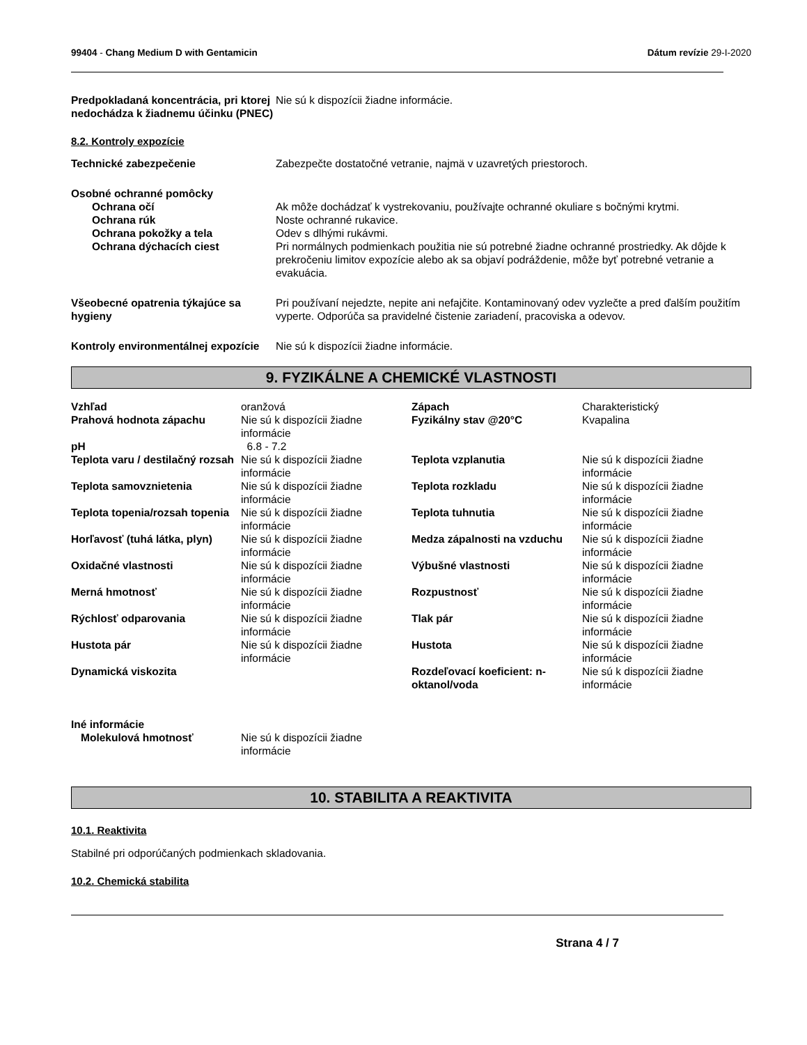99404 - Chang Medium D with Gentamicin
Dátum revízie 29-I-2020
Predpokladaná koncentrácia, pri ktorej nedochádza k žiadnemu účinku (PNEC)
Nie sú k dispozícii žiadne informácie.
8.2. Kontroly expozície
Technické zabezpečenie Zabezpečte dostatočné vetranie, najmä v uzavretých priestoroch.
Osobné ochranné pomôcky
Ochrana očí Ak môže dochádzať k vystrekovaniu, používajte ochranné okuliare s bočnými krytmi.
Ochrana rúk Noste ochranné rukavice.
Ochrana pokožky a tela Odev s dlhými rukávmi.
Ochrana dýchacích ciest Pri normálnych podmienkach použitia nie sú potrebné žiadne ochranné prostriedky. Ak dôjde k prekročeniu limitov expozície alebo ak sa objaví podráždenie, môže byť potrebné vetranie a evakuácia.
Všeobecné opatrenia týkajúce sa hygieny
Pri používaní nejedzte, nepite ani nefajčite. Kontaminovaný odev vyzlečte a pred ďalším použitím vyperte. Odporúča sa pravidelné čistenie zariadení, pracoviska a odevov.
Kontroly environmentálnej expozície
Nie sú k dispozícii žiadne informácie.
9. FYZIKÁLNE A CHEMICKÉ VLASTNOSTI
| Vzhľad | oranžová | Zápach | Charakteristický |
| Prahová hodnota zápachu | Nie sú k dispozícii žiadne informácie | Fyzikálny stav @20°C | Kvapalina |
| pH | 6.8 - 7.2 | | |
| Teplota varu / destilačný rozsah | Nie sú k dispozícii žiadne informácie | Teplota vzplanutia | Nie sú k dispozícii žiadne informácie |
| Teplota samovznietenia | Nie sú k dispozícii žiadne informácie | Teplota rozkladu | Nie sú k dispozícii žiadne informácie |
| Teplota topenia/rozsah topenia | Nie sú k dispozícii žiadne informácie | Teplota tuhnutia | Nie sú k dispozícii žiadne informácie |
| Horľavosť (tuhá látka, plyn) | Nie sú k dispozícii žiadne informácie | Medza zápalnosti na vzduchu | Nie sú k dispozícii žiadne informácie |
| Oxidačné vlastnosti | Nie sú k dispozícii žiadne informácie | Výbušné vlastnosti | Nie sú k dispozícii žiadne informácie |
| Merná hmotnosť | Nie sú k dispozícii žiadne informácie | Rozpustnosť | Nie sú k dispozícii žiadne informácie |
| Rýchlosť odparovania | Nie sú k dispozícii žiadne informácie | Tlak pár | Nie sú k dispozícii žiadne informácie |
| Hustota pár | Nie sú k dispozícii žiadne informácie | Hustota | Nie sú k dispozícii žiadne informácie |
| Dynamická viskozita | | Rozdeľovací koeficient: n-oktanol/voda | Nie sú k dispozícii žiadne informácie |
| Iné informácie | | |
| Molekulová hmotnosť | Nie sú k dispozícii žiadne informácie | |
10. STABILITA A REAKTIVITA
10.1. Reaktivita
Stabilné pri odporúčaných podmienkach skladovania.
10.2. Chemická stabilita
Strana 4 / 7